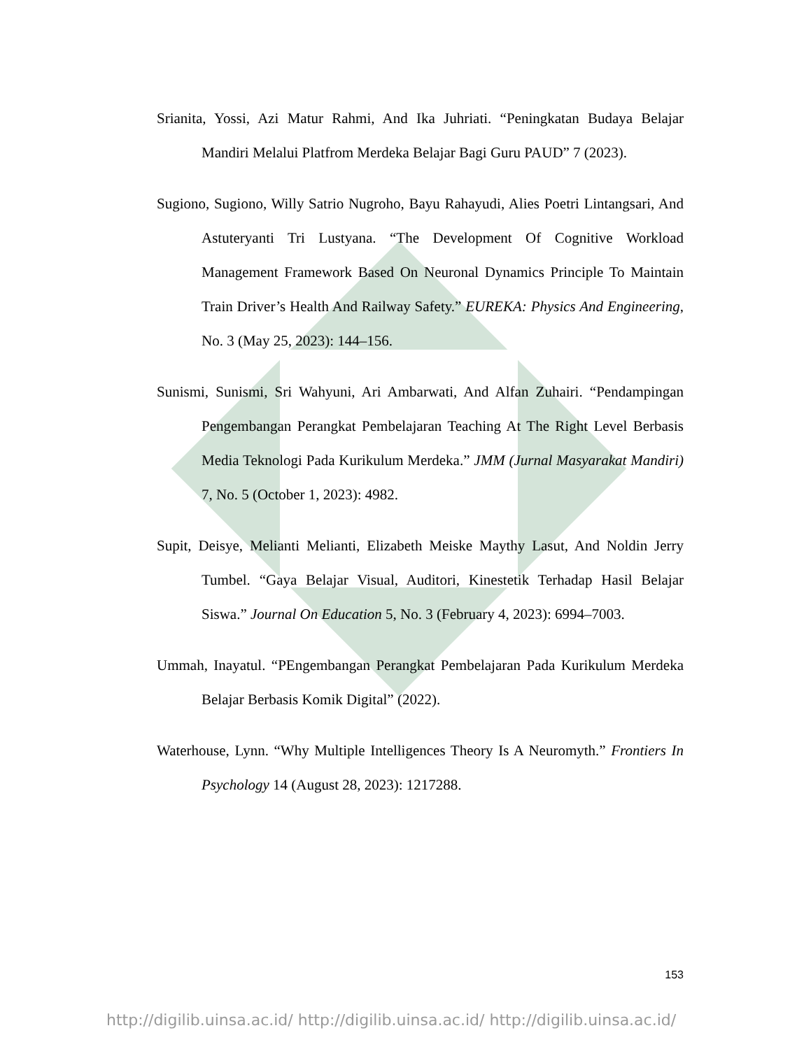Srianita, Yossi, Azi Matur Rahmi, And Ika Juhriati. “Peningkatan Budaya Belajar Mandiri Melalui Platfrom Merdeka Belajar Bagi Guru PAUD” 7 (2023).
Sugiono, Sugiono, Willy Satrio Nugroho, Bayu Rahayudi, Alies Poetri Lintangsari, And Astuteryanti Tri Lustyana. “The Development Of Cognitive Workload Management Framework Based On Neuronal Dynamics Principle To Maintain Train Driver’s Health And Railway Safety.” EUREKA: Physics And Engineering, No. 3 (May 25, 2023): 144–156.
Sunismi, Sunismi, Sri Wahyuni, Ari Ambarwati, And Alfan Zuhairi. “Pendampingan Pengembangan Perangkat Pembelajaran Teaching At The Right Level Berbasis Media Teknologi Pada Kurikulum Merdeka.” JMM (Jurnal Masyarakat Mandiri) 7, No. 5 (October 1, 2023): 4982.
Supit, Deisye, Melianti Melianti, Elizabeth Meiske Maythy Lasut, And Noldin Jerry Tumbel. “Gaya Belajar Visual, Auditori, Kinestetik Terhadap Hasil Belajar Siswa.” Journal On Education 5, No. 3 (February 4, 2023): 6994–7003.
Ummah, Inayatul. “PEngembangan Perangkat Pembelajaran Pada Kurikulum Merdeka Belajar Berbasis Komik Digital” (2022).
Waterhouse, Lynn. “Why Multiple Intelligences Theory Is A Neuromyth.” Frontiers In Psychology 14 (August 28, 2023): 1217288.
153
http://digilib.uinsa.ac.id/ http://digilib.uinsa.ac.id/ http://digilib.uinsa.ac.id/